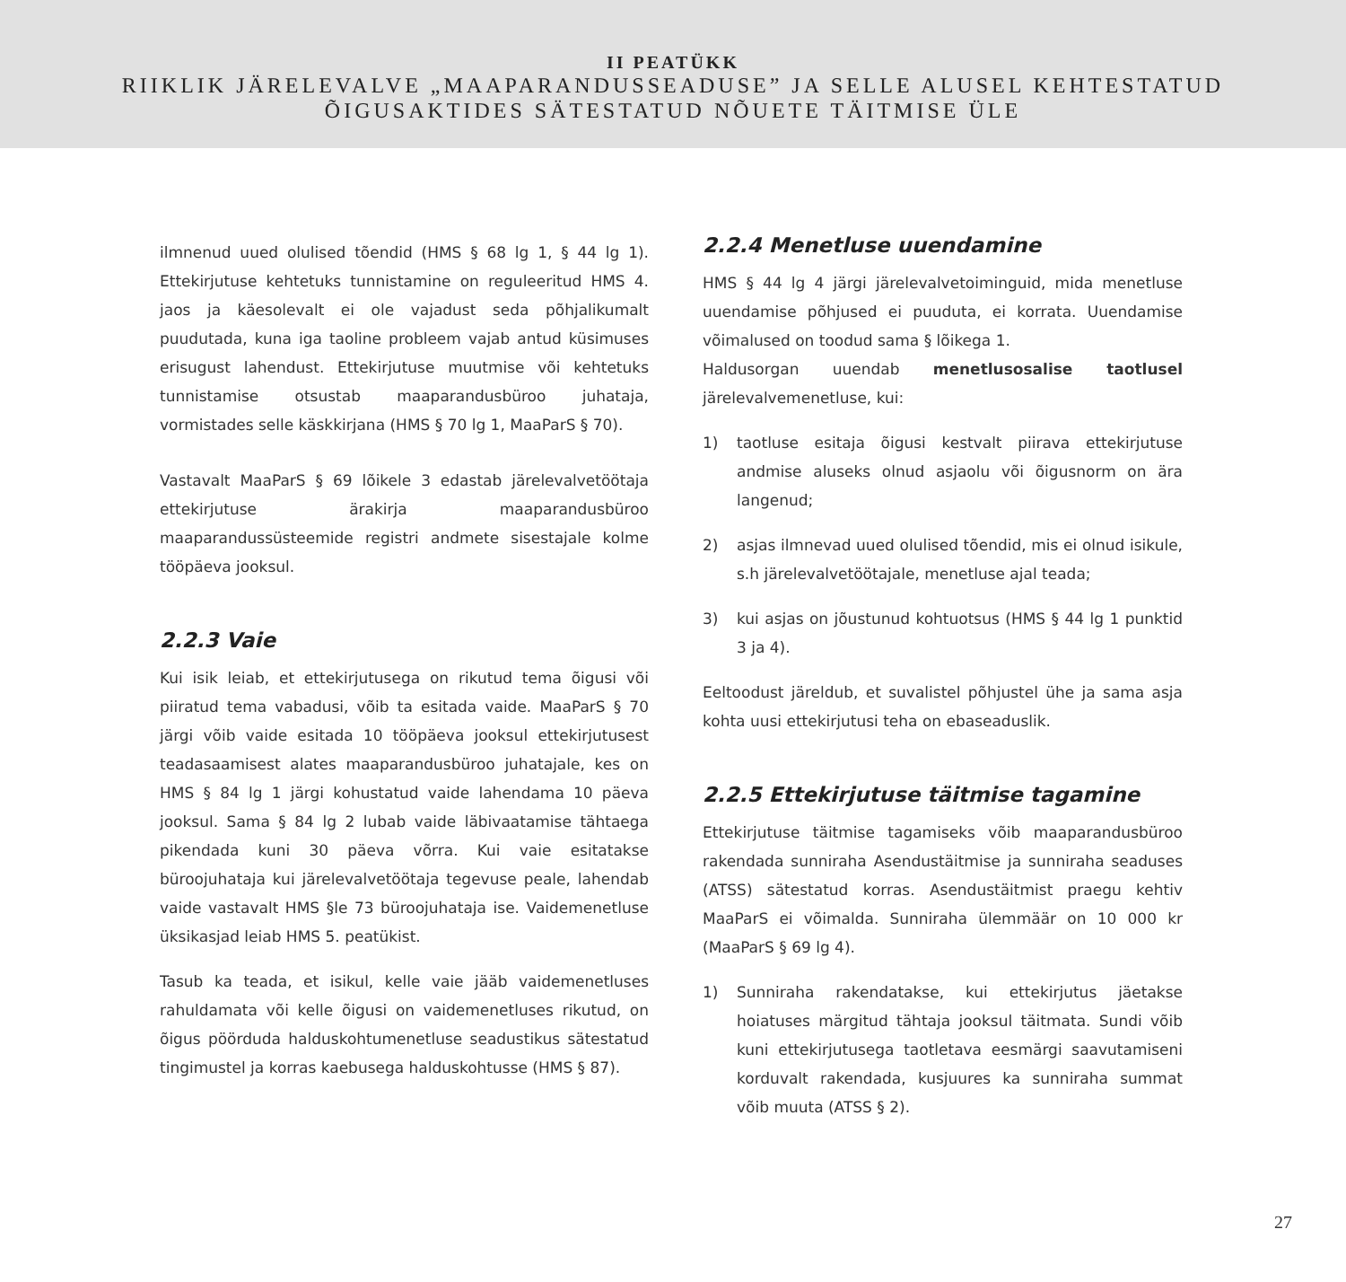II PEATÜKK
RIIKLIK JÄRELEVALVE „MAAPARANDUSSEADUSE” JA SELLE ALUSEL KEHTESTATUD
ÕIGUSAKTIDES SÄTESTATUD NÕUETE TÄITMISE ÜLE
ilmnenud uued olulised tõendid (HMS § 68 lg 1, § 44 lg 1). Ettekirjutuse kehtetuks tunnistamine on reguleeritud HMS 4. jaos ja käesolevalt ei ole vajadust seda põhjalikumalt puudutada, kuna iga taoline probleem vajab antud küsimuses erisugust lahendust. Ettekirjutuse muutmise või kehtetuks tunnistamise otsustab maaparandusbüroo juhataja, vormistades selle käskkirjana (HMS § 70 lg 1, MaaParS § 70).
Vastavalt MaaParS § 69 lõikele 3 edastab järelevalvetöötaja ettekirjutuse ärakirja maaparandusbüroo maaparandussüsteemide registri andmete sisestajale kolme tööpäeva jooksul.
2.2.3 Vaie
Kui isik leiab, et ettekirjutusega on rikutud tema õigusi või piiratud tema vabadusi, võib ta esitada vaide. MaaParS § 70 järgi võib vaide esitada 10 tööpäeva jooksul ettekirjutusest teadasaamisest alates maaparandusbüroo juhatajale, kes on HMS § 84 lg 1 järgi kohustatud vaide lahendama 10 päeva jooksul. Sama § 84 lg 2 lubab vaide läbivaatamise tähtaega pikendada kuni 30 päeva võrra. Kui vaie esitatakse büroojuhataja kui järelevalvetöötaja tegevuse peale, lahendab vaide vastavalt HMS §le 73 büroojuhataja ise. Vaidemenetluse üksikasjad leiab HMS 5. peatükist.
Tasub ka teada, et isikul, kelle vaie jääb vaidemenetluses rahuldamata või kelle õigusi on vaidemenetluses rikutud, on õigus pöörduda halduskohtumenetluse seadustikus sätestatud tingimustel ja korras kaebusega halduskohtusse (HMS § 87).
2.2.4 Menetluse uuendamine
HMS § 44 lg 4 järgi järelevalvetoiminguid, mida menetluse uuendamise põhjused ei puuduta, ei korrata. Uuendamise võimalused on toodud sama § lõikega 1.
Haldusorgan uuendab menetlusosalise taotlusel järelevalvemenetluse, kui:
1) taotluse esitaja õigusi kestvalt piirava ettekirjutuse andmise aluseks olnud asjaolu või õigusnorm on ära langenud;
2) asjas ilmnevad uued olulised tõendid, mis ei olnud isikule, s.h järelevalvetöötajale, menetluse ajal teada;
3) kui asjas on jõustunud kohtuotsus (HMS § 44 lg 1 punktid 3 ja 4).
Eeltoodust järeldub, et suvalistel põhjustel ühe ja sama asja kohta uusi ettekirjutusi teha on ebaseaduslik.
2.2.5 Ettekirjutuse täitmise tagamine
Ettekirjutuse täitmise tagamiseks võib maaparandusbüroo rakendada sunniraha Asendustäitmise ja sunniraha seaduses (ATSS) sätestatud korras. Asendustäitmist praegu kehtiv MaaParS ei võimalda. Sunniraha ülemmäär on 10 000 kr (MaaParS § 69 lg 4).
1) Sunniraha rakendatakse, kui ettekirjutus jäetakse hoiatuses märgitud tähtaja jooksul täitmata. Sundi võib kuni ettekirjutusega taotletava eesmärgi saavutamiseni korduvalt rakendada, kusjuures ka sunniraha summat võib muuta (ATSS § 2).
27